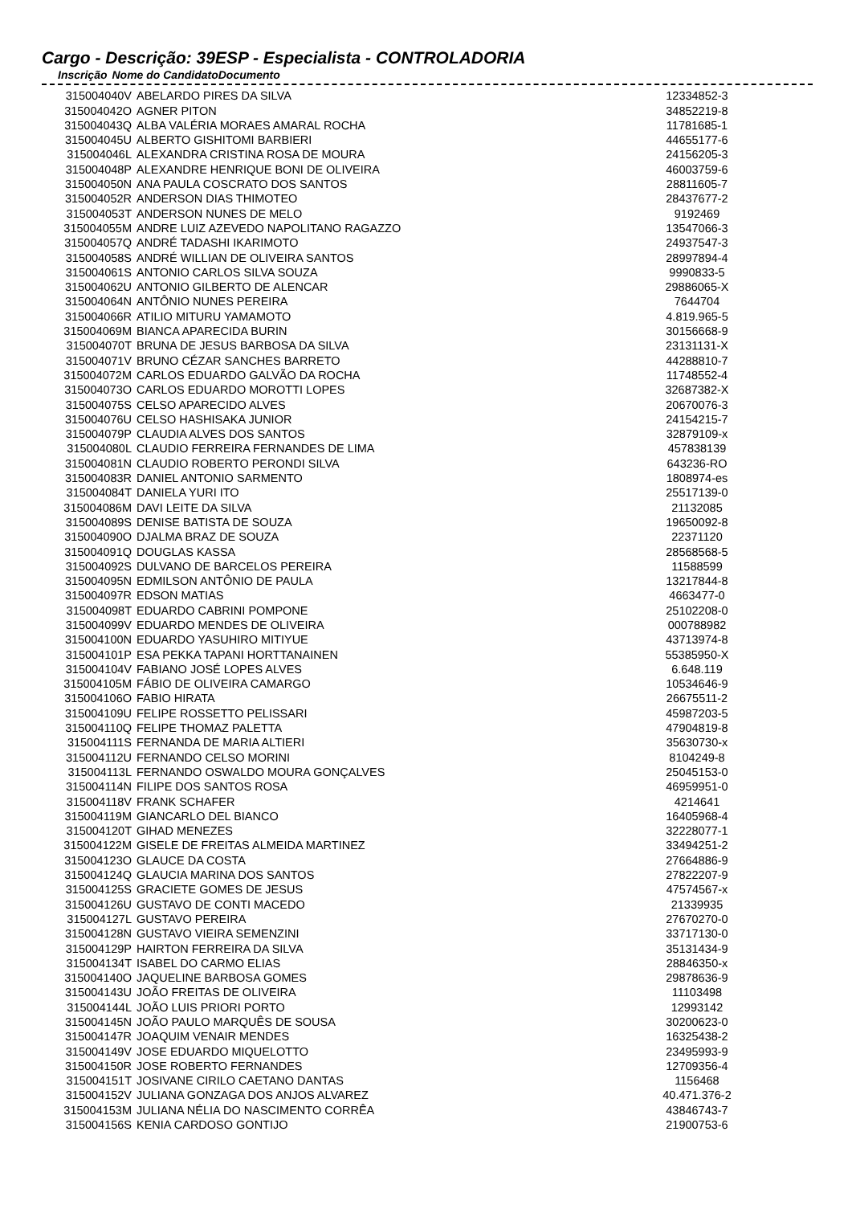Cargo - Descrição: 39ESP - Especialista - CONTROLADORIA
| Inscrição | Nome do Candidato | Documento |
| --- | --- | --- |
| 315004040V | ABELARDO PIRES DA SILVA | 12334852-3 |
| 315004042O | AGNER PITON | 34852219-8 |
| 315004043Q | ALBA VALÉRIA MORAES AMARAL ROCHA | 11781685-1 |
| 315004045U | ALBERTO GISHITOMI BARBIERI | 44655177-6 |
| 315004046L | ALEXANDRA CRISTINA ROSA DE MOURA | 24156205-3 |
| 315004048P | ALEXANDRE HENRIQUE BONI DE OLIVEIRA | 46003759-6 |
| 315004050N | ANA PAULA COSCRATO DOS SANTOS | 28811605-7 |
| 315004052R | ANDERSON DIAS THIMOTEO | 28437677-2 |
| 315004053T | ANDERSON NUNES DE MELO | 9192469 |
| 315004055M | ANDRE LUIZ AZEVEDO NAPOLITANO RAGAZZO | 13547066-3 |
| 315004057Q | ANDRÉ TADASHI IKARIMOTO | 24937547-3 |
| 315004058S | ANDRÉ WILLIAN DE OLIVEIRA SANTOS | 28997894-4 |
| 315004061S | ANTONIO CARLOS SILVA SOUZA | 9990833-5 |
| 315004062U | ANTONIO GILBERTO DE ALENCAR | 29886065-X |
| 315004064N | ANTÔNIO NUNES PEREIRA | 7644704 |
| 315004066R | ATILIO MITURU YAMAMOTO | 4.819.965-5 |
| 315004069M | BIANCA APARECIDA BURIN | 30156668-9 |
| 315004070T | BRUNA DE JESUS BARBOSA DA SILVA | 23131131-X |
| 315004071V | BRUNO CÉZAR SANCHES BARRETO | 44288810-7 |
| 315004072M | CARLOS EDUARDO GALVÃO DA ROCHA | 11748552-4 |
| 315004073O | CARLOS EDUARDO MOROTTI LOPES | 32687382-X |
| 315004075S | CELSO APARECIDO ALVES | 20670076-3 |
| 315004076U | CELSO HASHISAKA JUNIOR | 24154215-7 |
| 315004079P | CLAUDIA ALVES DOS SANTOS | 32879109-x |
| 315004080L | CLAUDIO FERREIRA FERNANDES DE LIMA | 457838139 |
| 315004081N | CLAUDIO ROBERTO PERONDI SILVA | 643236-RO |
| 315004083R | DANIEL ANTONIO SARMENTO | 1808974-es |
| 315004084T | DANIELA YURI ITO | 25517139-0 |
| 315004086M | DAVI LEITE DA SILVA | 21132085 |
| 315004089S | DENISE BATISTA DE SOUZA | 19650092-8 |
| 315004090O | DJALMA BRAZ DE SOUZA | 22371120 |
| 315004091Q | DOUGLAS KASSA | 28568568-5 |
| 315004092S | DULVANO DE BARCELOS PEREIRA | 11588599 |
| 315004095N | EDMILSON ANTÔNIO DE PAULA | 13217844-8 |
| 315004097R | EDSON MATIAS | 4663477-0 |
| 315004098T | EDUARDO CABRINI POMPONE | 25102208-0 |
| 315004099V | EDUARDO MENDES DE OLIVEIRA | 000788982 |
| 315004100N | EDUARDO YASUHIRO MITIYUE | 43713974-8 |
| 315004101P | ESA PEKKA TAPANI HORTTANAINEN | 55385950-X |
| 315004104V | FABIANO JOSÉ LOPES ALVES | 6.648.119 |
| 315004105M | FÁBIO DE OLIVEIRA CAMARGO | 10534646-9 |
| 315004106O | FABIO HIRATA | 26675511-2 |
| 315004109U | FELIPE ROSSETTO PELISSARI | 45987203-5 |
| 315004110Q | FELIPE THOMAZ PALETTA | 47904819-8 |
| 315004111S | FERNANDA DE MARIA ALTIERI | 35630730-x |
| 315004112U | FERNANDO CELSO MORINI | 8104249-8 |
| 315004113L | FERNANDO OSWALDO MOURA GONÇALVES | 25045153-0 |
| 315004114N | FILIPE DOS SANTOS ROSA | 46959951-0 |
| 315004118V | FRANK SCHAFER | 4214641 |
| 315004119M | GIANCARLO DEL BIANCO | 16405968-4 |
| 315004120T | GIHAD MENEZES | 32228077-1 |
| 315004122M | GISELE DE FREITAS ALMEIDA MARTINEZ | 33494251-2 |
| 315004123O | GLAUCE DA COSTA | 27664886-9 |
| 315004124Q | GLAUCIA MARINA DOS SANTOS | 27822207-9 |
| 315004125S | GRACIETE GOMES DE JESUS | 47574567-x |
| 315004126U | GUSTAVO DE CONTI MACEDO | 21339935 |
| 315004127L | GUSTAVO PEREIRA | 27670270-0 |
| 315004128N | GUSTAVO VIEIRA SEMENZINI | 33717130-0 |
| 315004129P | HAIRTON FERREIRA DA SILVA | 35131434-9 |
| 315004134T | ISABEL DO CARMO ELIAS | 28846350-x |
| 315004140O | JAQUELINE BARBOSA GOMES | 29878636-9 |
| 315004143U | JOÃO FREITAS DE OLIVEIRA | 11103498 |
| 315004144L | JOÃO LUIS PRIORI PORTO | 12993142 |
| 315004145N | JOÃO PAULO MARQUÊS DE SOUSA | 30200623-0 |
| 315004147R | JOAQUIM VENAIR MENDES | 16325438-2 |
| 315004149V | JOSE EDUARDO MIQUELOTTO | 23495993-9 |
| 315004150R | JOSE ROBERTO FERNANDES | 12709356-4 |
| 315004151T | JOSIVANE CIRILO CAETANO DANTAS | 1156468 |
| 315004152V | JULIANA GONZAGA DOS ANJOS ALVAREZ | 40.471.376-2 |
| 315004153M | JULIANA NÉLIA DO NASCIMENTO CORRÊA | 43846743-7 |
| 315004156S | KENIA CARDOSO GONTIJO | 21900753-6 |